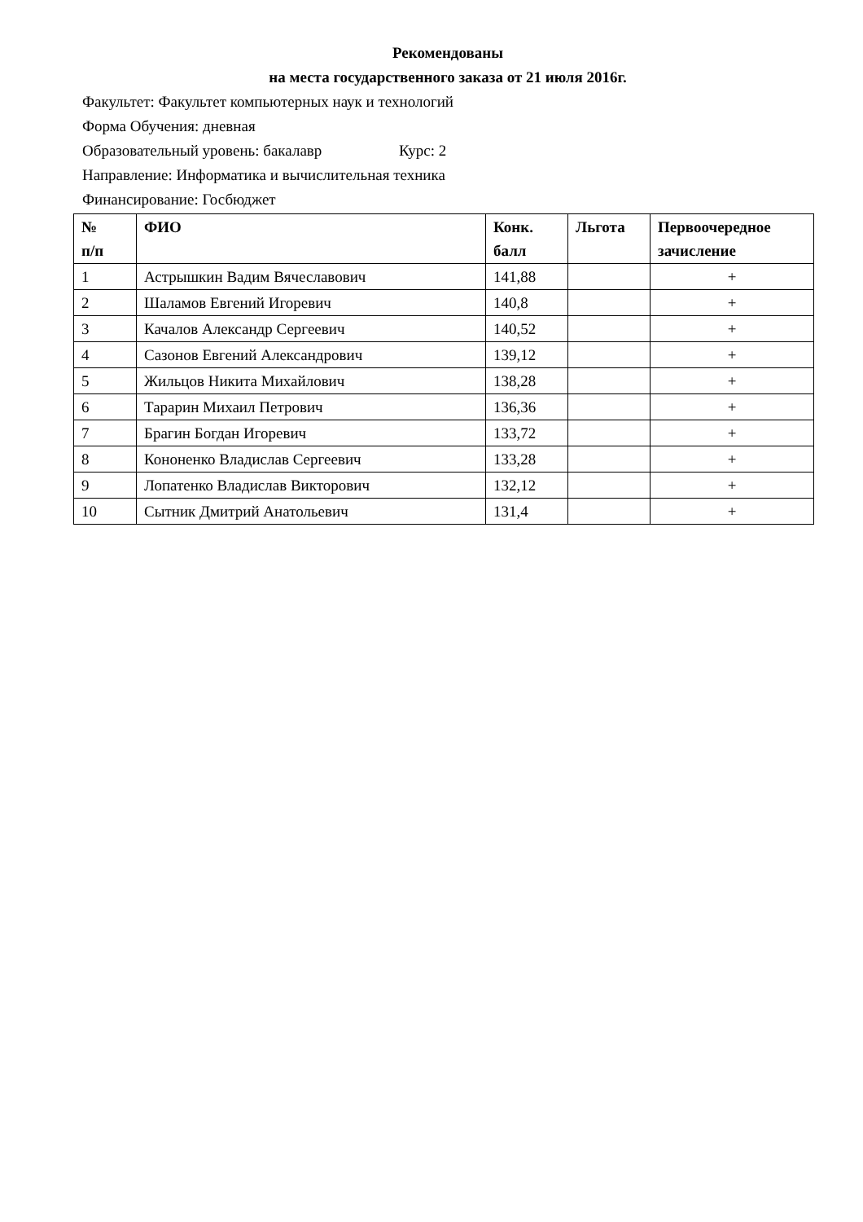Рекомендованы
на места государственного заказа от 21 июля 2016г.
Факультет: Факультет компьютерных наук и технологий
Форма Обучения: дневная
Образовательный уровень: бакалавр Курс: 2
Направление: Информатика и вычислительная техника
Финансирование: Госбюджет
| № п/п | ФИО | Конк. балл | Льгота | Первоочередное зачисление |
| --- | --- | --- | --- | --- |
| 1 | Астрышкин Вадим Вячеславович | 141,88 | | + |
| 2 | Шаламов Евгений Игоревич | 140,8 | | + |
| 3 | Качалов Александр Сергеевич | 140,52 | | + |
| 4 | Сазонов Евгений Александрович | 139,12 | | + |
| 5 | Жильцов Никита Михайлович | 138,28 | | + |
| 6 | Тарарин Михаил Петрович | 136,36 | | + |
| 7 | Брагин Богдан Игоревич | 133,72 | | + |
| 8 | Кононенко Владислав Сергеевич | 133,28 | | + |
| 9 | Лопатенко Владислав Викторович | 132,12 | | + |
| 10 | Сытник Дмитрий Анатольевич | 131,4 | | + |